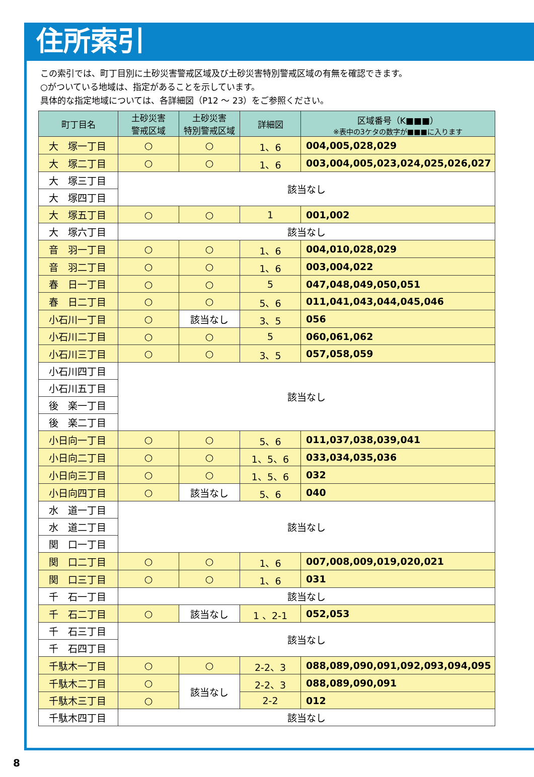住所索引
この索引では、町丁目別に土砂災害警戒区域及び土砂災害特別警戒区域の有無を確認できます。
○がついている地域は、指定があることを示しています。
具体的な指定地域については、各詳細図（P12 ～ 23）をご参照ください。
| 町丁目名 | 土砂災害 警戒区域 | 土砂災害 特別警戒区域 | 詳細図 | 区域番号（K■■■） ※表中の3ケタの数字が■■■に入ります |
| --- | --- | --- | --- | --- |
| 大 塚一丁目 | ○ | ○ | 1、6 | 004,005,028,029 |
| 大 塚二丁目 | ○ | ○ | 1、6 | 003,004,005,023,024,025,026,027 |
| 大 塚三丁目 | 該当なし | | | |
| 大 塚四丁目 | | | | |
| 大 塚五丁目 | ○ | ○ | 1 | 001,002 |
| 大 塚六丁目 | 該当なし | | | |
| 音 羽一丁目 | ○ | ○ | 1、6 | 004,010,028,029 |
| 音 羽二丁目 | ○ | ○ | 1、6 | 003,004,022 |
| 春 日一丁目 | ○ | ○ | 5 | 047,048,049,050,051 |
| 春 日二丁目 | ○ | ○ | 5、6 | 011,041,043,044,045,046 |
| 小石川一丁目 | ○ | 該当なし | 3、5 | 056 |
| 小石川二丁目 | ○ | ○ | 5 | 060,061,062 |
| 小石川三丁目 | ○ | ○ | 3、5 | 057,058,059 |
| 小石川四丁目 | 該当なし | | | |
| 小石川五丁目 | | | | |
| 後 楽一丁目 | | | | |
| 後 楽二丁目 | | | | |
| 小日向一丁目 | ○ | ○ | 5、6 | 011,037,038,039,041 |
| 小日向二丁目 | ○ | ○ | 1、5、6 | 033,034,035,036 |
| 小日向三丁目 | ○ | ○ | 1、5、6 | 032 |
| 小日向四丁目 | ○ | 該当なし | 5、6 | 040 |
| 水 道一丁目 | 該当なし | | | |
| 水 道二丁目 | | | | |
| 関 口一丁目 | | | | |
| 関 口二丁目 | ○ | ○ | 1、6 | 007,008,009,019,020,021 |
| 関 口三丁目 | ○ | ○ | 1、6 | 031 |
| 千 石一丁目 | 該当なし | | | |
| 千 石二丁目 | ○ | 該当なし | 1 、2-1 | 052,053 |
| 千 石三丁目 | 該当なし | | | |
| 千 石四丁目 | | | | |
| 千駄木一丁目 | ○ | ○ | 2-2、3 | 088,089,090,091,092,093,094,095 |
| 千駄木二丁目 | ○ | 該当なし | 2-2、3 | 088,089,090,091 |
| 千駄木三丁目 | ○ | | 2-2 | 012 |
| 千駄木四丁目 | 該当なし | | | |
8